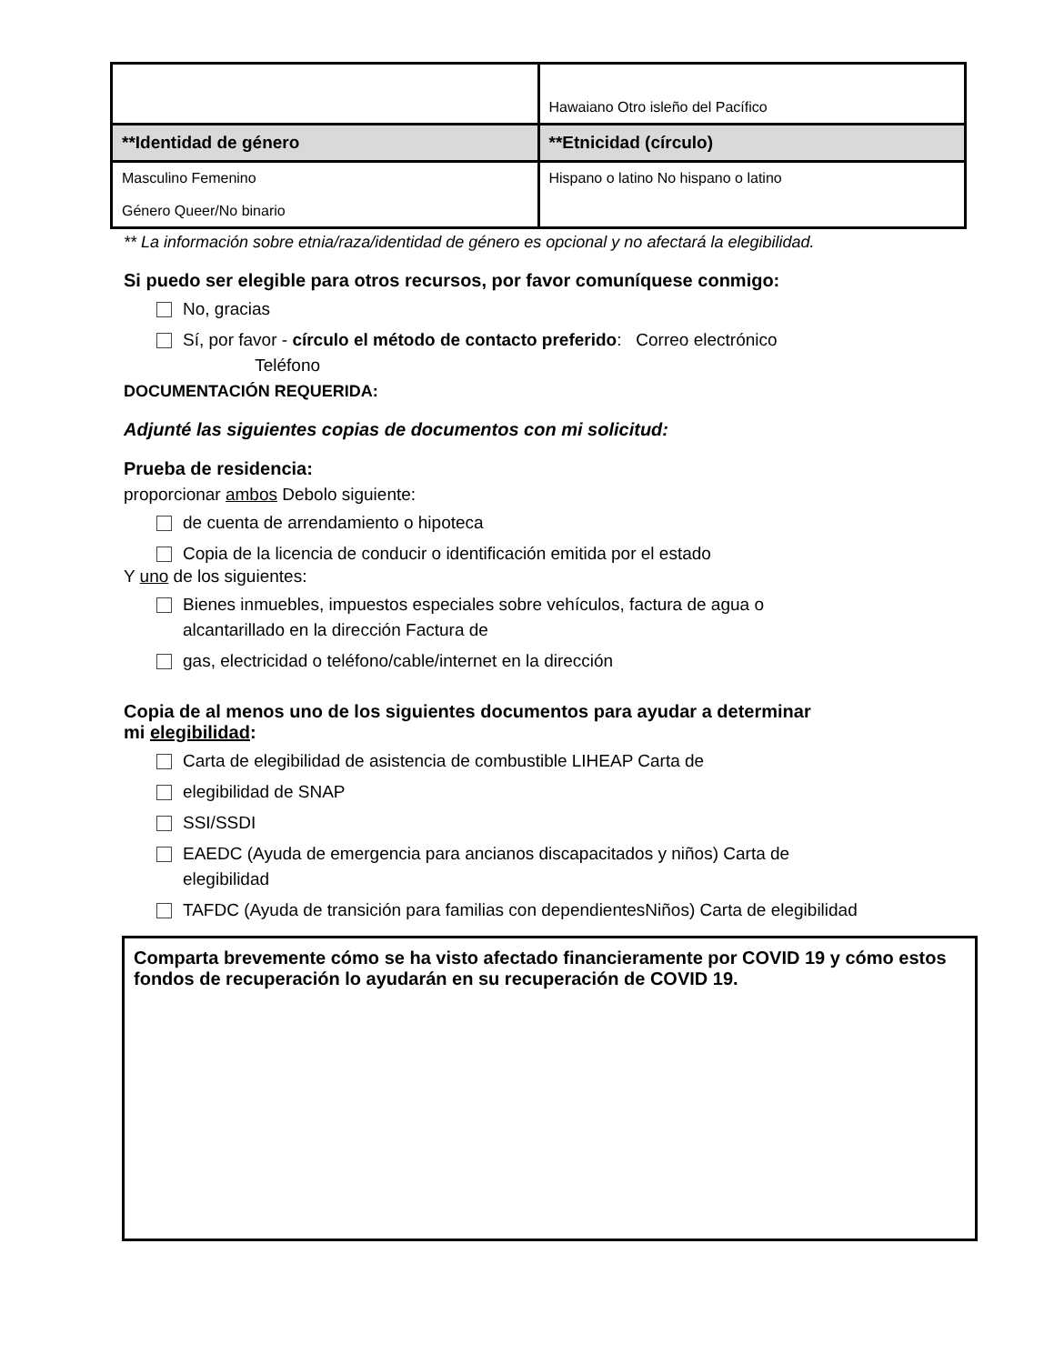| | Hawaiano Otro isleño del Pacífico |
| **Identidad de género | **Etnicidad (círculo) |
| Masculino Femenino Género Queer/No binario | Hispano o latino No hispano o latino |
** La información sobre etnia/raza/identidad de género es opcional y no afectará la elegibilidad.
Si puedo ser elegible para otros recursos, por favor comuníquese conmigo:
No, gracias
Sí, por favor - círculo el método de contacto preferido: Correo electrónico
Teléfono
DOCUMENTACIÓN REQUERIDA:
Adjunté las siguientes copias de documentos con mi solicitud:
Prueba de residencia:
proporcionar ambos Debolo siguiente:
de cuenta de arrendamiento o hipoteca
Copia de la licencia de conducir o identificación emitida por el estado
Y uno de los siguientes:
Bienes inmuebles, impuestos especiales sobre vehículos, factura de agua o
alcantarillado en la dirección Factura de
gas, electricidad o teléfono/cable/internet en la dirección
Copia de al menos uno de los siguientes documentos para ayudar a determinar
mi elegibilidad:
Carta de elegibilidad de asistencia de combustible LIHEAP Carta de
elegibilidad de SNAP
SSI/SSDI
EAEDC (Ayuda de emergencia para ancianos discapacitados y niños) Carta de
elegibilidad
TAFDC (Ayuda de transición para familias con dependientesNiños) Carta de elegibilidad
Comparta brevemente cómo se ha visto afectado financieramente por COVID 19 y cómo estos fondos de recuperación lo ayudarán en su recuperación de COVID 19.